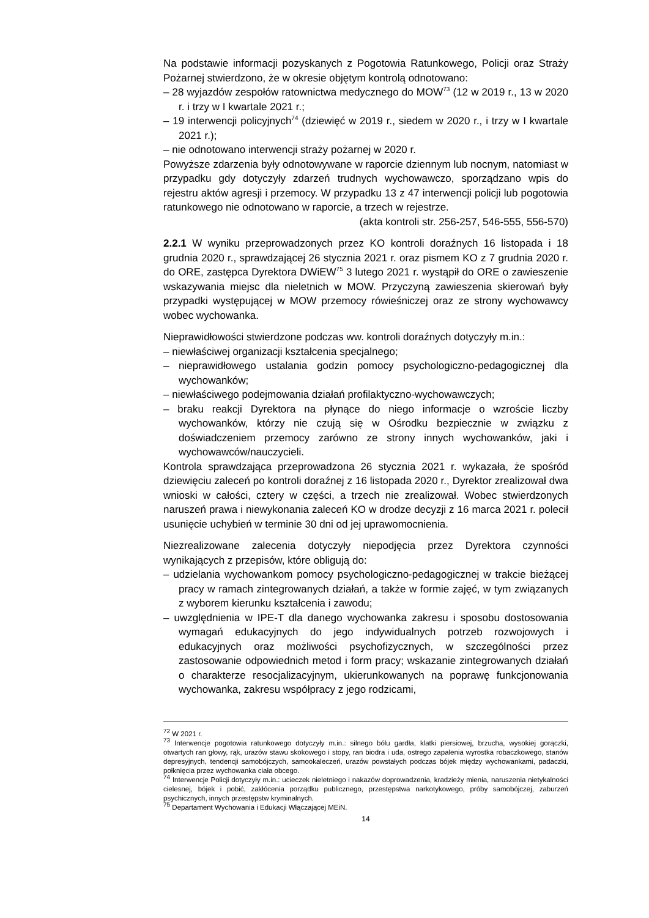Na podstawie informacji pozyskanych z Pogotowia Ratunkowego, Policji oraz Straży Pożarnej stwierdzono, że w okresie objętym kontrolą odnotowano:
– 28 wyjazdów zespołów ratownictwa medycznego do MOW<sup>73</sup> (12 w 2019 r., 13 w 2020 r. i trzy w I kwartale 2021 r.;
– 19 interwencji policyjnych<sup>74</sup> (dziewięć w 2019 r., siedem w 2020 r., i trzy w I kwartale 2021 r.);
– nie odnotowano interwencji straży pożarnej w 2020 r.
Powyższe zdarzenia były odnotowywane w raporcie dziennym lub nocnym, natomiast w przypadku gdy dotyczyły zdarzeń trudnych wychowawczo, sporządzano wpis do rejestru aktów agresji i przemocy. W przypadku 13 z 47 interwencji policji lub pogotowia ratunkowego nie odnotowano w raporcie, a trzech w rejestrze.
(akta kontroli str. 256-257, 546-555, 556-570)
2.2.1 W wyniku przeprowadzonych przez KO kontroli doraźnych 16 listopada i 18 grudnia 2020 r., sprawdzającej 26 stycznia 2021 r. oraz pismem KO z 7 grudnia 2020 r. do ORE, zastępca Dyrektora DWiEW<sup>75</sup> 3 lutego 2021 r. wystąpił do ORE o zawieszenie wskazywania miejsc dla nieletnich w MOW. Przyczyną zawieszenia skierowań były przypadki występującej w MOW przemocy rówieśniczej oraz ze strony wychowawcy wobec wychowanka.
Nieprawidłowości stwierdzone podczas ww. kontroli doraźnych dotyczyły m.in.:
– niewłaściwej organizacji kształcenia specjalnego;
– nieprawidłowego ustalania godzin pomocy psychologiczno-pedagogicznej dla wychowanków;
– niewłaściwego podejmowania działań profilaktyczno-wychowawczych;
– braku reakcji Dyrektora na płynące do niego informacje o wzroście liczby wychowanków, którzy nie czują się w Ośrodku bezpiecznie w związku z doświadczeniem przemocy zarówno ze strony innych wychowanków, jaki i wychowawców/nauczycieli.
Kontrola sprawdzająca przeprowadzona 26 stycznia 2021 r. wykazała, że spośród dziewięciu zaleceń po kontroli doraźnej z 16 listopada 2020 r., Dyrektor zrealizował dwa wnioski w całości, cztery w części, a trzech nie zrealizował. Wobec stwierdzonych naruszeń prawa i niewykonania zaleceń KO w drodze decyzji z 16 marca 2021 r. polecił usunięcie uchybień w terminie 30 dni od jej uprawomocnienia.
Niezrealizowane zalecenia dotyczyły niepodjęcia przez Dyrektora czynności wynikających z przepisów, które obligują do:
– udzielania wychowankom pomocy psychologiczno-pedagogicznej w trakcie bieżącej pracy w ramach zintegrowanych działań, a także w formie zajęć, w tym związanych z wyborem kierunku kształcenia i zawodu;
– uwzględnienia w IPE-T dla danego wychowanka zakresu i sposobu dostosowania wymagań edukacyjnych do jego indywidualnych potrzeb rozwojowych i edukacyjnych oraz możliwości psychofizycznych, w szczególności przez zastosowanie odpowiednich metod i form pracy; wskazanie zintegrowanych działań o charakterze resocjalizacyjnym, ukierunkowanych na poprawę funkcjonowania wychowanka, zakresu współpracy z jego rodzicami,
<sup>72</sup> W 2021 r.
<sup>73</sup> Interwencje pogotowia ratunkowego dotyczyły m.in.: silnego bólu gardła, klatki piersiowej, brzucha, wysokiej gorączki, otwartych ran głowy, rąk, urazów stawu skokowego i stopy, ran biodra i uda, ostrego zapalenia wyrostka robaczkowego, stanów depresyjnych, tendencji samobójczych, samookaleczeń, urazów powstałych podczas bójek między wychowankami, padaczki, połknięcia przez wychowanka ciała obcego.
<sup>74</sup> Interwencje Policji dotyczyły m.in.: ucieczek nieletniego i nakazów doprowadzenia, kradzieży mienia, naruszenia nietykalności cielesnej, bójek i pobić, zakłócenia porządku publicznego, przestępstwa narkotykowego, próby samobójczej, zaburzeń psychicznych, innych przestępstw kryminalnych.
<sup>75</sup> Departament Wychowania i Edukacji Włączającej MEiN.
14